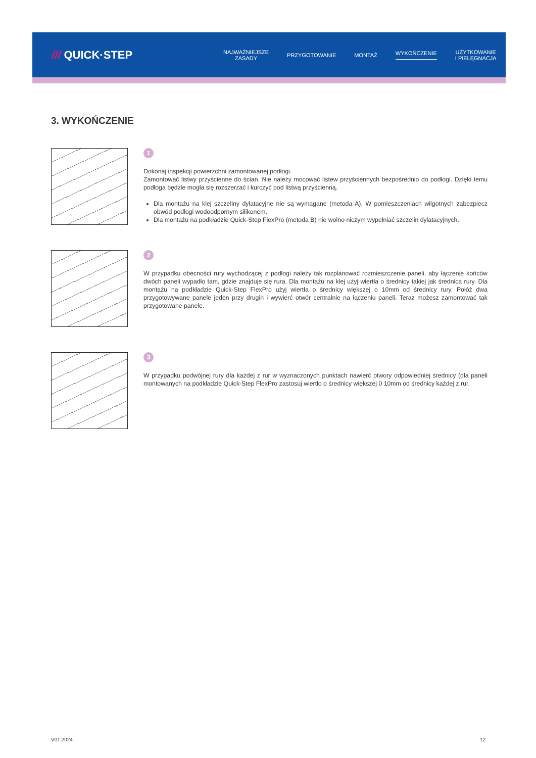/// QUICK·STEP
NAJWAŻNIEJSZE
ZASADY
PRZYGOTOWANIE MONTAŻ WYKOŃCZENIE
UŻYTKOWANIE
I PIELĘGNACJA
3. WYKOŃCZENIE
1
Dokonaj inspekcji powierzchni zamontowanej podłogi.
Zamontować listwy przyścienne do ścian. Nie należy mocować listew przyściennych bezpośrednio do podłogi. Dzięki temu podłoga będzie mogła się rozszerzać i kurczyć pod listwą przyścienną.
Dla montażu na klej szczeliny dylatacyjne nie są wymagane (metoda A). W pomieszczeniach wilgotnych zabezpiecz obwód podłogi wodoodpornym silikonem.
Dla montażu na podkładzie Quick-Step FlexPro (metoda B) nie wolno niczym wypełniać szczelin dylatacyjnych.
2
W przypadku obecności rury wychodzącej z podłogi należy tak rozplanować rozmieszczenie paneli, aby łączenie końców dwóch paneli wypadło tam, gdzie znajduje się rura. Dla montażu na klej użyj wiertła o średnicy takiej jak średnica rury. Dla montażu na podkładzie Quick-Step FlexPro użyj wiertła o średnicy większej o 10mm od średnicy rury. Połóż dwa przygotowywane panele jeden przy drugin i wywierć otwór centralnie na łączeniu paneli. Teraz możesz zamontować tak przygotowane panele.
3
W przypadku podwójnej rury dla każdej z rur w wyznaczonych punktach nawierć otwory odpowiedniej średnicy (dla paneli montowanych na podkładzie Quick-Step FlexPro zastosuj wiertło o średnicy większej 0 10mm od średnicy każdej z rur.
V01.2024 12